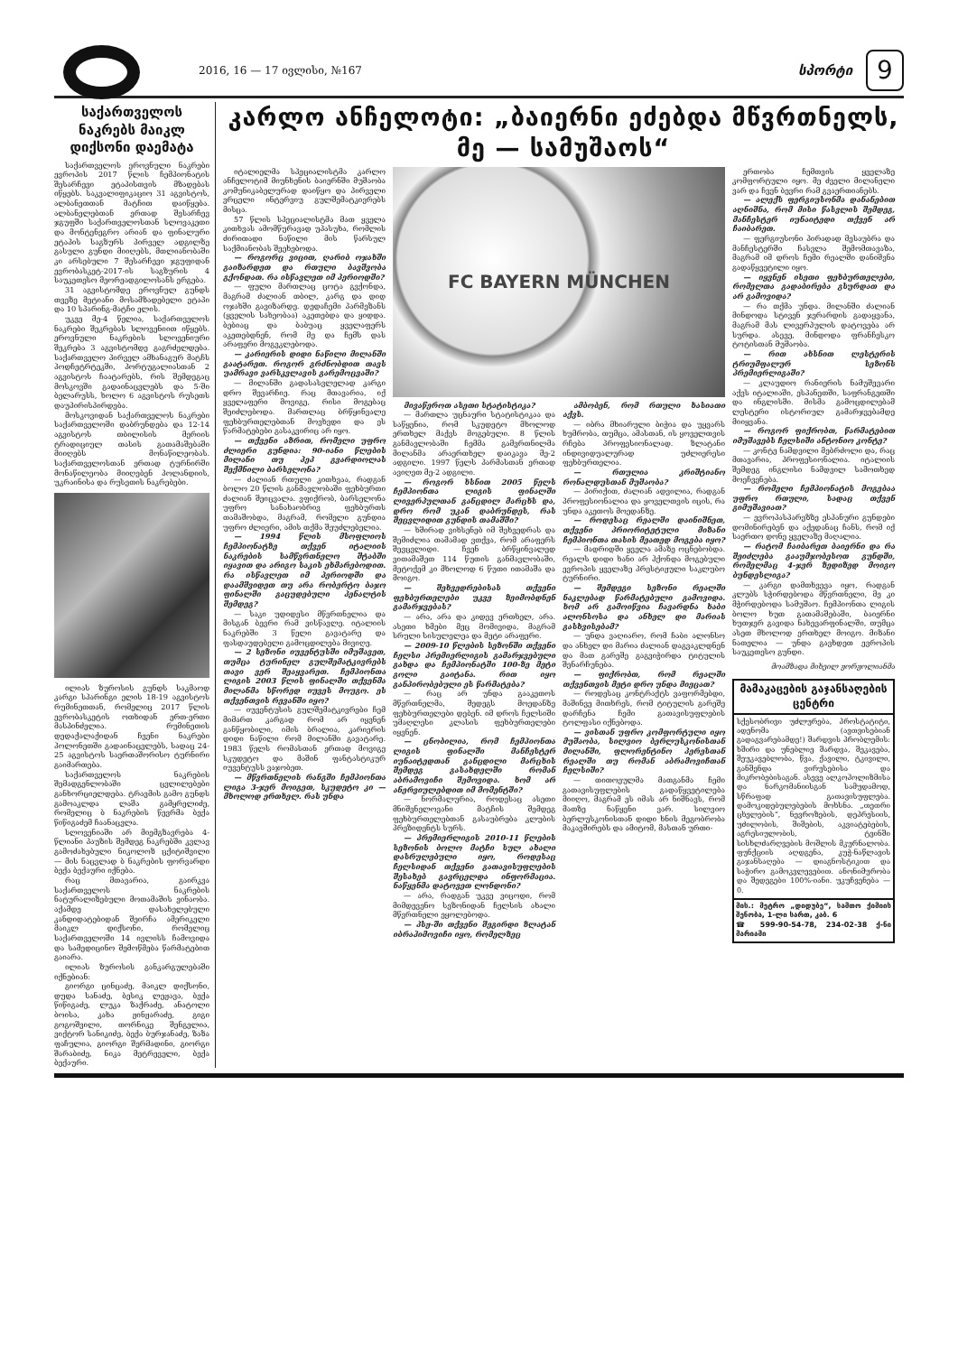2016, 16 — 17 ივლისი, №167
სპორტი
9
საქართველოს ნაკრებს მაიკლ დიქსონი დაემატა
საქართველოს ეროვნული ნაკრები ევროპის 2017 წლის ჩემპიონატის შესარჩევი ეტაპისთვის მზადებას იწყებს. საკვალიფიკაციო 31 აგვისტოს, ალბანეთთან მატჩით დაიწყება. ალბანელებთან ერთად შესარჩევ ჯგუფში საქართველოსთან სლოვაკეთი და მონტენეგრო არიან და ფინალური ეტაპის საგზურს პირველ ადგილზე გასული გუნდი მიიღებს, მთლიანობაში კი არსებული 7 შესარჩევი ჯგუფიდან ევრობასკეტ-2017-ის საგზურის 4 საუკეთესო მეორეადგილოსანს ერგება.
31 აგვისტომდე ეროვნულ გუნდს თვეზე მეტიანი მოსამზადებელი ეტაპი და 10 სპარინგ-მატჩი ელის.
უკვე მე-4 წელია, საქართველოს ნაკრები შეკრებას სლოვენიით იწყებს. ეროვნული ნაკრების სლოვენიური შეკრება 3 აგვისტომდე გაგრძელდება. საქართველო პირველ ამხანაგურ მატჩს პოდჩეტრტეკში, პორტუგალიასთან 2 აგვისტოს ჩაატარებს, რის შემდეგაც მოსკოვში გადაინაცვლებს და 5-ში ბელარუსს, ხოლო 6 აგვისტოს რუსეთს დაუპირისპირდება.
მოსკოვიდან საქართველოს ნაკრები საქართველოში დაბრუნდება და 12-14 აგვისტოს თბილისის მერიის ტრადიციულ თასის გათამაშებაში მიიღებს მონაწილეობას. საქართველოსთან ერთად ტურნირში მონაწილეობა მიიღებენ პოლანდიის, უკრაინისა და რუსეთის ნაკრებები.
ილიას ზუროსის გუნდს საკმაოდ კარგი სპარინგი ელის 18-19 აგვისტოს რუმინეთთან, რომელიც 2017 წლის ევრობასკეტის ოთხიდან ერთ-ერთი მასპინძელია. რუმინეთის დედაქალაქიდან ჩვენი ნაკრები პოლონეთში გადაინაცვლებს, სადაც 24-25 აგვისტოს საერთაშორისო ტურნირი გაიმართება.
საქართველოს ნაკრების შემადგენლობაში ცვლილებები განხორციელდება. ტრავმის გამო გუნდს გამოაკლდა ლაშა გამყრელიძე, რომელიც ბ ნაკრების წევრმა ბექა წიწიგაძემ ჩაანაცვლა.
სლოვენიაში არ მიემგზავრება 4-წლიანი პაუზის შემდეგ ნაკრებში კვლავ გამოძახებული ნიკოლოზ ცქიტიშვილი — მის ნაცვლად ბ ნაკრების ფორვარდი ბექა ბექაური იქნება.
რაც მთავარია, გაირკვა საქართველოს ნაკრების ნატურალიზებული მოთამაშის ვინაობა. აქამდე დასახელებული კანდიდატებიდან შეირჩა ამერიკელი მაიკლ დიქსონი, რომელიც საქართველოში 14 ივლისს ჩამოვიდა და სამედიცინო შემოწმება წარმატებით გაიარა.
ილიას ზუროსის განკარგულებაში იქნებიან:
გიორგი ცინცაძე, მაიკლ დიქსონი, დუდა სანაძე, ბესიკ ლეჟავა, ბექა წიწიგაძე, ლუკა ზაქრაძე, ანატოლი ბოისა, კახა ჟინჟარაძე, გიგი გოგოშვილი, თორნიკე შენგელია, ვიქტორ სანიკიძე, ბექა ბურჯანაძე, ზაზა ფაჩულია, გიორგი შერმადინი, გიორგი შარაბიძე, ნიკა მეტრეველი, ბექა ბექაური.
კარლო ანჩელოტი: „ბაიერნი ეძებდა მწვრთნელს, მე — სამუშაოს“
იტალიელმა სპეციალისტმა კარლო ანჩელოტიმ მიუნხენის ბაიერნში მუშაობა კომუნიკაბელურად დაიწყო და პირველი ვრცელი ინტერვიუ გულშემატკივრებს მისცა.
57 წლის სპეციალისტმა მათ ყველა კითხვას ამომწურავად უპასუხა, რომლის ძირითადი ნაწილი მის წარსულ საქმიანობას შეეხებოდა.
— როგორც ვიცით, ღარიბ ოჯახში გაიზარდეთ და რთული ბავშვობა გქონდათ. რა ისწავლეთ იმ პერიოდში?
— ფული მართლაც ცოტა გვქონდა, მაგრამ ძალიან თბილ, კარგ და დიდ ოჯახში გავიზარდე. დედაჩემი პარმეზანს (ყველის სახეობაა) აკეთებდა და ყიდდა. ბებიაც და ბაბუაც ყველაფერს აკეთებდნენ, რომ მე და ჩემს დას არაფერი მოგვკლებოდა.
— კარიერის დიდი ნაწილი მილანში გაატარეთ. როგორ გრძნობდით თავს უამრავი ვარსკვლავის გარემოცვაში?
— მილანში გადასასვლელად კარგი დრო შევარჩიე. რაც მთავარია, იქ ყველაფერი მოვიგე, რისი მოგებაც შეიძლებოდა. მართლაც ბრწყინვალე ფეხბურთელებთან მოვხვდი და ეს წარმატებები გასაკვირიც არ იყო.
— თქვენი აზრით, რომელი უფრო ძლიერი გუნდია: 90-იანი წლების მილანი თუ პეპ გვარდიოლას შექმნილი ბარსელონა?
— ძალიან რთული კითხვაა, რადგან ბოლო 20 წლის განმავლობაში ფეხბურთი ძალიან შეიცვალა. ვფიქრობ, ბარსელონა უფრო სანახაობრივ ფეხბურთს თამაშობდა, მაგრამ, რომელი გუნდია უფრო ძლიერი, ამის თქმა შეუძლებელია.
— 1994 წლის მსოფლიოს ჩემპიონატზე თქვენ იტალიის ნაკრების სამწვრთნელო შტაბში იყავით და არიგო საკის ეხმარებოდით. რა ისწავლეთ იმ პერიოდში და დაამშვიდეთ თუ არა რობერტო ბაჯო ფინალში გაცუდებული პენალტის შემდეგ?
— საკი უდიდესი მწვრთნელია და მისგან ბევრი რამ ვისწავლე. იტალიის ნაკრებში 3 წელი გავატარე და ფასდაუდებელი გამოცდილება მივიღე.
— 2 სეზონი იუვენტუსში იმუშავეთ, თუმცა ტურინელ გულშემატკივრებს თავი ვერ შეაყვარეთ. ჩემპიონთა ლიგის 2003 წლის ფინალში თქვენმა მილანმა სწორედ იუვეს მოუგო. ეს თქვენთვის რევანში იყო?
— იუვენტუსის გულშემატკივრები ჩემ მიმართ კარგად რომ არ იყვნენ განწყობილი, იმის ბრალია, კარიერის დიდი ნაწილი რომ მილანში გავატარე. 1983 წელს რომასთან ერთად მოვიგე სკუდეტო და მაშინ ფანტასტიკურ იუვენტუსს ვაჯობეთ.
— მწვრთნელის რანგში ჩემპიონთა ლიგა 3-ჯერ მოიგეთ, სკუდეტო კი — მხოლოდ ერთხელ. რას უნდა
FC BAYERN MÜNCHEN
მივაწეროთ ასეთი სტატისტიკა?
— მართლა უცნაური სტატისტიკაა და საწყენია, რომ სკუდეტო მხოლოდ ერთხელ მაქვს მოგებული. 8 წლის განმავლობაში ჩემმა გამვრთნილმა მილანმა არაერთხელ დაიკავა მე-2 ადგილი. 1997 წელს პარმასთან ერთად ავიღეთ მე-2 ადგილი.
— როგორ ხსნით 2005 წელს ჩემპიონთა ლიგის ფინალში ლივერპულთან განცდილ მარცხს და, დრო რომ უკან დაბრუნდეს, რას შეცვლიდით გუნდის თამაშში?
— ხშირად ვიხსენებ იმ შეხვედრას და შემიძლია თამამად ვთქვა, რომ არაფერს შევცვლიდი. ჩვენ ბრწყინვალედ ვითამაშეთ 114 წუთის განმავლობაში, მეტოქემ კი მხოლოდ 6 წუთი ითამაშა და მოიგო.
— შეხვედრებისას თქვენი ფეხბურთელები უკვე ზეიმობდნენ გამარჯვებას?
— არა, არა და კიდევ ერთხელ, არა. ასეთი ხმები მეც მომივიდა, მაგრამ სრული სისულელეა და მეტი არაფერი.
— 2009-10 წლების სეზონში თქვენი ჩელსი პრემიერლიგის გამარჯვებული გახდა და ჩემპიონატში 100-ზე მეტი გოლი გაიტანა. რით იყო განპირობებული ეს წარმატება?
— რაც არ უნდა გააკეთოს მწვრთნელმა, შედეგს მოედანზე ფეხბურთელები დებენ. იმ დროს ჩელსიში უმაღლესი კლასის ფეხბურთელები იყვნენ.
— ცნობილია, რომ ჩემპიონთა ლიგის ფინალში მანჩესტერ იუნაიტედთან განცდილი მარცხის შემდეგ გასახდელში რომან აბრამოვიჩი შემოვიდა. ხომ არ ანერვიულებდით იმ მომენტში?
— ნორმალურია, როდესაც ასეთი მნიშვნელოვანი მატჩის შემდეგ ფეხბურთელებთან გასაუბრება კლუბის პრეზიდენტს სურს.
— პრემიერლიგის 2010-11 წლების სეზონის ბოლო მატჩი სულ ახალი დასრულებული იყო, როდესაც ჩელსიდან თქვენი გათავისუფლების შესახებ გავრცელდა ინფორმაცია. ნაწყენმა დატოვეთ ლონდონი?
— არა, რადგან უკვე ვიცოდი, რომ მიმდევენო სეზონიდან ჩელსის ახალი მწვრთნელი ეყოლებოდა.
— პსჟ-ში თქვენი შეგირდი ზლატან იბრაჰიმოვიჩი იყო, რომელზეც
ამბობენ, რომ რთული ხასიათი აქვს.
— იბრა მხიარული ბიჭია და უყვარს ხუმრობა, თუმცა, ამასთან, ის ყოველთვის რჩება პროფესიონალად. ზლატანი ინდივიდუალურად უძლიერესი ფეხბურთელია.
— რთულია კრიშტიანო რონალდუსთან მუშაობა?
— პირიქით, ძალიან ადვილია, რადგან პროფესიონალია და ყოველთვის იცის, რა უნდა აკეთოს მოედანზე.
— როდესაც რეალში დაინიშნეთ, თქვენი პრიორიტეტული მიზანი ჩემპიონთა თასის მეათედ მოგება იყო?
— მადრიდში ყველა ამაზე ოცნებობდა. რეალს დიდი ხანი არ ჰქონდა მოგებული ევროპის ყველაზე პრესტიჟული საკლუბო ტურნირი.
— შემდეგი სეზონი რეალში ნაკლებად წარმატებული გამოვიდა. ხომ არ გამოიწვია ჩავარდნა ხაბი ალონსოსა და ანხელ დი მარიას გასხვისებამ?
— უნდა ვაღიარო, რომ ჩაბი ალონსო და ანხელ დი მარია ძალიან დაგვაკლდნენ და მათ გარეშე გაგვიჭირდა ტიტულის შენარჩუნება.
— ფიქრობთ, რომ რეალში თქვენთვის მეტი დრო უნდა მიეცათ?
— როდესაც კონტრაქტს ვაფორმებდი, მაშინვე მითხრეს, რომ ტიტულის გარეშე დარჩენა ჩემი გათავისუფლების ტოლფასი იქნებოდა.
— ვისთან უფრო კომფორტული იყო მუშაობა, სილვიო ბერლუსკონისთან მილანში, ფლორენტინო პერესთან რეალში თუ რომან აბრამოვიჩთან ჩელსიში?
— თითოეულმა მათგანმა ჩემი გათავისუფლების გადაწყვეტილება მიიღო, მაგრამ ეს იმას არ ნიშნავს, რომ მათზე ნაწყენი ვარ. სილვიო ბერლუსკონისთან დიდი ხნის მეგობრობა მაკავშირებს და ამიტომ, მასთან ურთი-
ერთობა ჩემთვის ყველაზე კომფორტული იყო. მე ძველი მილანელი ვარ და ჩვენ ბევრი რამ გვაერთიანებს.
— ალექს ფერგიუსონმა დანანებით აღნიშნა, რომ მისი წასვლის შემდეგ, მანჩესტერ იუნაიტედი თქვენ არ ჩაიბარეთ.
— ფერგიუსონი პირადად მესაუბრა და მანჩესტერში ჩასვლა შემომთავაზა, მაგრამ იმ დროს ჩემი რეალში დანიშვნა გადაწყვეტილი იყო.
— იყვნენ ისეთი ფეხბურთელები, რომელთა გადაბირება გსურდათ და არ გამოვიდა?
— რა თქმა უნდა. მილანში ძალიან მინდოდა სტივენ ჯერარდის გადაყვანა, მაგრამ მას ლივერპულის დატოვება არ სურდა. ასევე, მინდოდა ფრანჩესკო ტოტისთან მუშაობა.
— რით ახსნით ლესტერის ტრიუმფალურ სეზონს პრემიერლიგაში?
— კლაუდიო რანიერის ნამუშევარი აქვს იტალიაში, ესპანეთში, საფრანგეთში და ინგლისში. მისმა გამოცდილებამ ლესტერი ისტორიულ გამარჯვებამდე მიიყვანა.
— როგორ ფიქრობთ, წარმატებით იმუშავებს ჩელსიში ანტონიო კონტე?
— კონტე ნამდვილი მებრძოლი და, რაც მთავარია, პროფესიონალია. იტალიის შემდეგ ინგლისი ნამდვილ სამოთხედ მოეჩვენება.
— რომელი ჩემპიონატის მოგებაა უფრო რთული, სადაც თქვენ გიმუშავიათ?
— ევროპასპარეზზე ესპანური გუნდები დომინირებენ და აქედანაც ჩანს, რომ იქ საერთო დონე ყველაზე მაღალია.
— რატომ ჩაიბარეთ ბაიერნი და რა შეიძლება გააუმჯობესოთ გუნდში, რომელმაც 4-ჯერ ზედიზედ მოიგო ბუნდესლიგა?
— კარგი დამთხვევა იყო, რადგან კლუბს სჭირდებოდა მწვრთნელი, მე კი მჭირდებოდა სამუშაო. ჩემპიონთა ლიგის ბოლო ხუთ გათამაშებაში, ბაიერნი ხუთჯერ გავიდა ნახევარფინალში, თუმცა ასეთ მხოლოდ ერთხელ მოიგო. მიზანი ნათელია — უნდა გავხდეთ ევროპის საუკეთესო გუნდი.
მოამზადა მიხეილ ჟორჟოლიანმა
მამაკაცების გაჯანსაღების ცენტრი
სქესობრივი უძლურება, პროსტატიტი, ადენომა (ავთვისებიან გადაგვარებამდე!) შარდვის პრობლემის: ხშირი და უნებლიე შარდვა, შეკავება, შეუკავებლობა, წვა, ქავილი, ტკივილი, განშენდა ვირუსებისა და მიკრობებისაგან. ასევე ალკოჰოლიზმისა და ნარკომანიისგან სამუდამოდ, სწრაფად გათავისუფლება. დამოკიდებულებების მოხსნა. „თეთრი ცხელების“, ნევროზების, დეპრესიის, უძილობის, შიშების, აკვიატებების, აგრესიულობის, ტვინში სისხლძარღვების მოშლის მკურნალობა. ფუნქციის აღდგენა, კუჭ-ნაწლავის გაჯანსაღება — დიაგნოსტიკით და საჭირო გამოკვლევებით. ანონიმურობა და შედეგები 100%-იანი. უკუჩვენება — 0.
მის.: მეტრო „დიდუბე“, სამთო ქიმიის შენობა, 1-ლი სართ, კაბ. 6
☎ 599-90-54-78, 234-02-38 ქ-ნი მარიამი